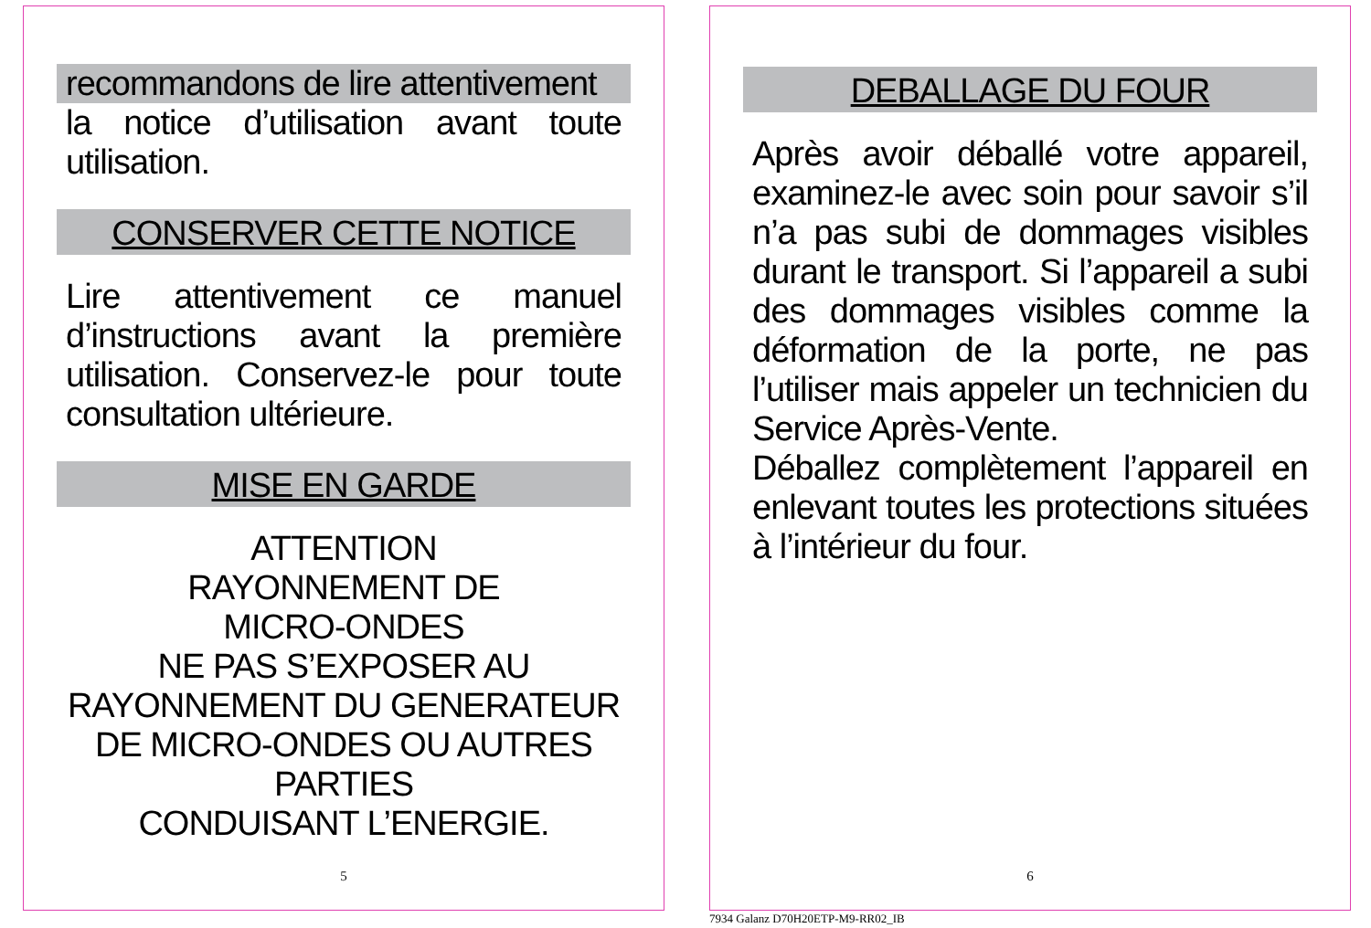recommandons de lire attentivement
la notice d’utilisation avant toute utilisation.
CONSERVER CETTE NOTICE
Lire attentivement ce manuel d’instructions avant la première utilisation. Conservez-le pour toute consultation ultérieure.
MISE EN GARDE
ATTENTION
RAYONNEMENT DE
MICRO-ONDES
NE PAS S’EXPOSER AU
RAYONNEMENT DU GENERATEUR
DE MICRO-ONDES OU AUTRES
PARTIES
CONDUISANT L’ENERGIE.
5
DEBALLAGE DU FOUR
Après avoir déballé votre appareil, examinez-le avec soin pour savoir s’il n’a pas subi de dommages visibles durant le transport. Si l’appareil a subi des dommages visibles comme la déformation de la porte, ne pas l’utiliser mais appeler un technicien du Service Après-Vente.
Déballez complètement l’appareil en enlevant toutes les protections situées à l’intérieur du four.
6
7934 Galanz D70H20ETP-M9-RR02_IB